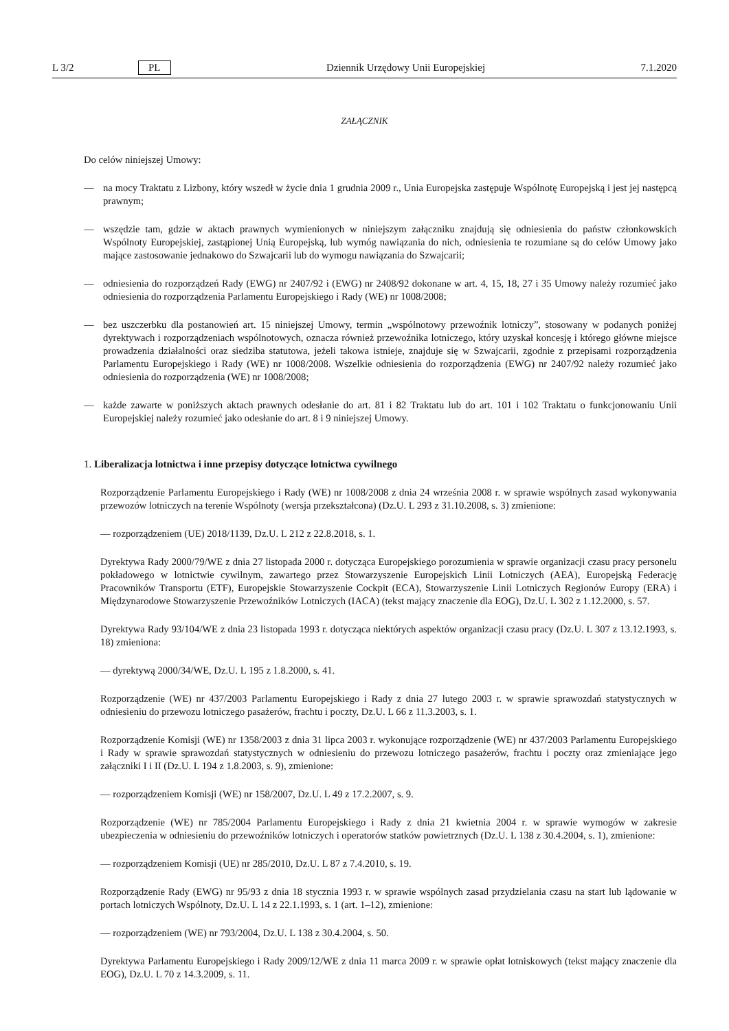L 3/2 PL Dziennik Urzędowy Unii Europejskiej 7.1.2020
ZAŁĄCZNIK
Do celów niniejszej Umowy:
— na mocy Traktatu z Lizbony, który wszedł w życie dnia 1 grudnia 2009 r., Unia Europejska zastępuje Wspólnotę Europejską i jest jej następcą prawnym;
— wszędzie tam, gdzie w aktach prawnych wymienionych w niniejszym załączniku znajdują się odniesienia do państw członkowskich Wspólnoty Europejskiej, zastąpionej Unią Europejską, lub wymóg nawiązania do nich, odniesienia te rozumiane są do celów Umowy jako mające zastosowanie jednakowo do Szwajcarii lub do wymogu nawiązania do Szwajcarii;
— odniesienia do rozporządzeń Rady (EWG) nr 2407/92 i (EWG) nr 2408/92 dokonane w art. 4, 15, 18, 27 i 35 Umowy należy rozumieć jako odniesienia do rozporządzenia Parlamentu Europejskiego i Rady (WE) nr 1008/2008;
— bez uszczerbku dla postanowień art. 15 niniejszej Umowy, termin „wspólnotowy przewoźnik lotniczy”, stosowany w podanych poniżej dyrektywach i rozporządzeniach wspólnotowych, oznacza również przewoźnika lotniczego, który uzyskał koncesję i którego główne miejsce prowadzenia działalności oraz siedziba statutowa, jeżeli takowa istnieje, znajduje się w Szwajcarii, zgodnie z przepisami rozporządzenia Parlamentu Europejskiego i Rady (WE) nr 1008/2008. Wszelkie odniesienia do rozporządzenia (EWG) nr 2407/92 należy rozumieć jako odniesienia do rozporządzenia (WE) nr 1008/2008;
— każde zawarte w poniższych aktach prawnych odesłanie do art. 81 i 82 Traktatu lub do art. 101 i 102 Traktatu o funkcjonowaniu Unii Europejskiej należy rozumieć jako odesłanie do art. 8 i 9 niniejszej Umowy.
1. Liberalizacja lotnictwa i inne przepisy dotyczące lotnictwa cywilnego
Rozporządzenie Parlamentu Europejskiego i Rady (WE) nr 1008/2008 z dnia 24 września 2008 r. w sprawie wspólnych zasad wykonywania przewozów lotniczych na terenie Wspólnoty (wersja przekształcona) (Dz.U. L 293 z 31.10.2008, s. 3) zmienione:
— rozporządzeniem (UE) 2018/1139, Dz.U. L 212 z 22.8.2018, s. 1.
Dyrektywa Rady 2000/79/WE z dnia 27 listopada 2000 r. dotycząca Europejskiego porozumienia w sprawie organizacji czasu pracy personelu pokładowego w lotnictwie cywilnym, zawartego przez Stowarzyszenie Europejskich Linii Lotniczych (AEA), Europejską Federację Pracowników Transportu (ETF), Europejskie Stowarzyszenie Cockpit (ECA), Stowarzyszenie Linii Lotniczych Regionów Europy (ERA) i Międzynarodowe Stowarzyszenie Przewoźników Lotniczych (IACA) (tekst mający znaczenie dla EOG), Dz.U. L 302 z 1.12.2000, s. 57.
Dyrektywa Rady 93/104/WE z dnia 23 listopada 1993 r. dotycząca niektórych aspektów organizacji czasu pracy (Dz.U. L 307 z 13.12.1993, s. 18) zmieniona:
— dyrektywą 2000/34/WE, Dz.U. L 195 z 1.8.2000, s. 41.
Rozporządzenie (WE) nr 437/2003 Parlamentu Europejskiego i Rady z dnia 27 lutego 2003 r. w sprawie sprawozdań statystycznych w odniesieniu do przewozu lotniczego pasażerów, frachtu i poczty, Dz.U. L 66 z 11.3.2003, s. 1.
Rozporządzenie Komisji (WE) nr 1358/2003 z dnia 31 lipca 2003 r. wykonujące rozporządzenie (WE) nr 437/2003 Parlamentu Europejskiego i Rady w sprawie sprawozdań statystycznych w odniesieniu do przewozu lotniczego pasażerów, frachtu i poczty oraz zmieniające jego załączniki I i II (Dz.U. L 194 z 1.8.2003, s. 9), zmienione:
— rozporządzeniem Komisji (WE) nr 158/2007, Dz.U. L 49 z 17.2.2007, s. 9.
Rozporządzenie (WE) nr 785/2004 Parlamentu Europejskiego i Rady z dnia 21 kwietnia 2004 r. w sprawie wymogów w zakresie ubezpieczenia w odniesieniu do przewoźników lotniczych i operatorów statków powietrznych (Dz.U. L 138 z 30.4.2004, s. 1), zmienione:
— rozporządzeniem Komisji (UE) nr 285/2010, Dz.U. L 87 z 7.4.2010, s. 19.
Rozporządzenie Rady (EWG) nr 95/93 z dnia 18 stycznia 1993 r. w sprawie wspólnych zasad przydzielania czasu na start lub lądowanie w portach lotniczych Wspólnoty, Dz.U. L 14 z 22.1.1993, s. 1 (art. 1–12), zmienione:
— rozporządzeniem (WE) nr 793/2004, Dz.U. L 138 z 30.4.2004, s. 50.
Dyrektywa Parlamentu Europejskiego i Rady 2009/12/WE z dnia 11 marca 2009 r. w sprawie opłat lotniskowych (tekst mający znaczenie dla EOG), Dz.U. L 70 z 14.3.2009, s. 11.